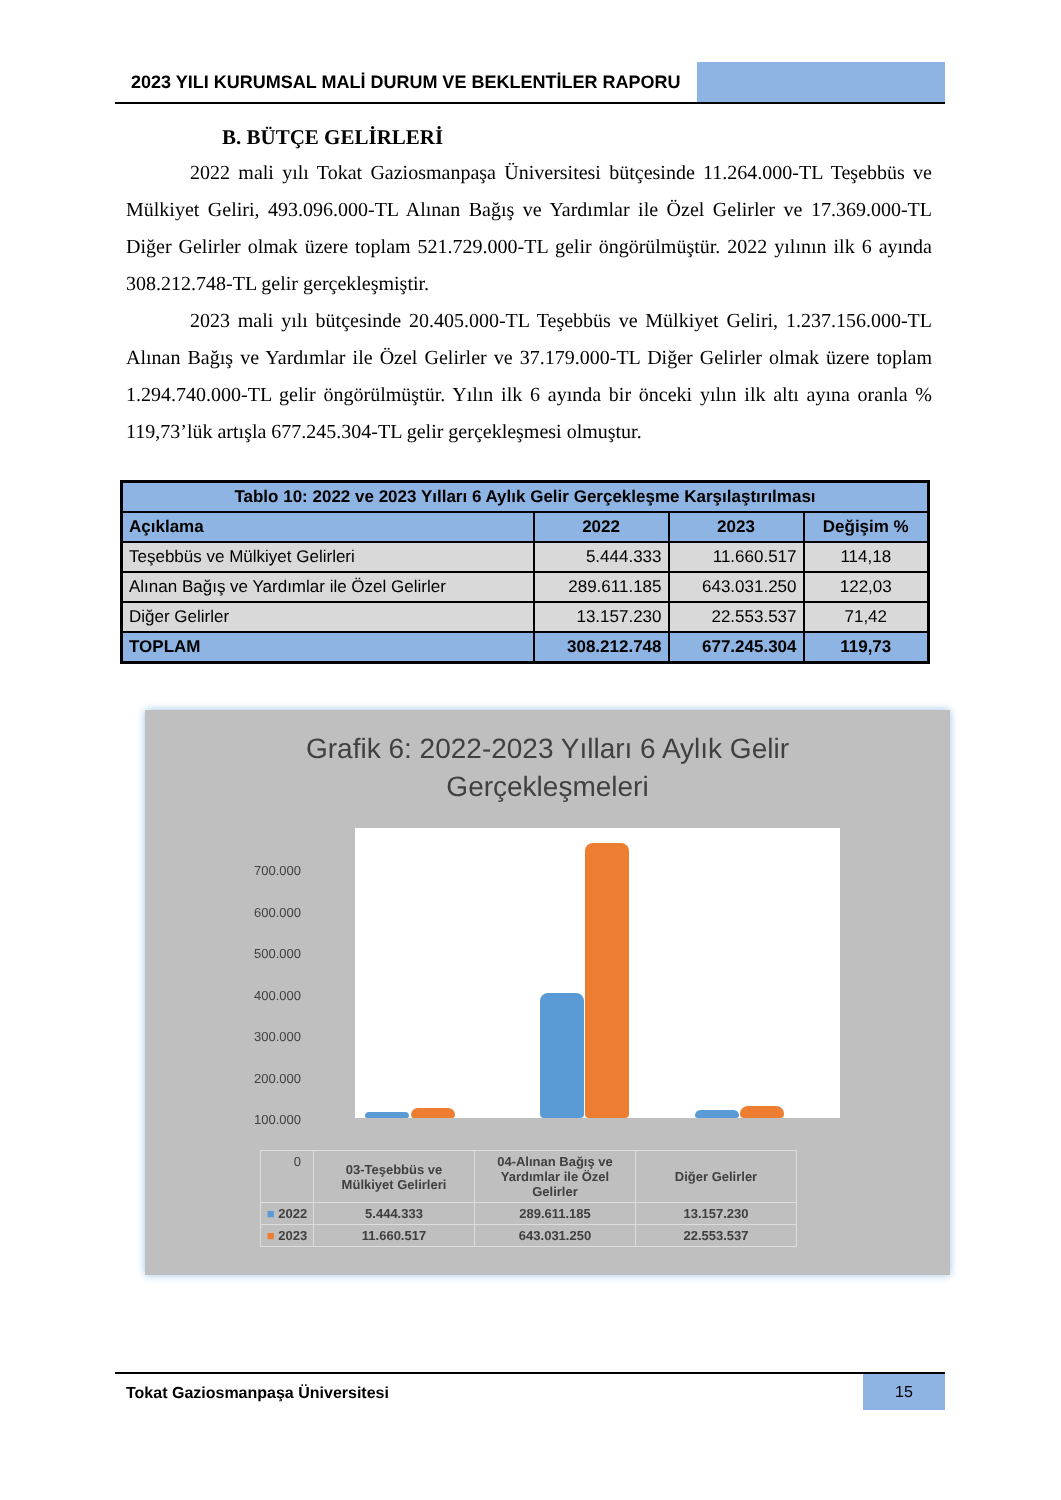2023 YILI KURUMSAL MALİ DURUM VE BEKLENTİLER RAPORU
B. BÜTÇE GELİRLERİ
2022 mali yılı Tokat Gaziosmanpaşa Üniversitesi bütçesinde 11.264.000-TL Teşebbüs ve Mülkiyet Geliri, 493.096.000-TL Alınan Bağış ve Yardımlar ile Özel Gelirler ve 17.369.000-TL Diğer Gelirler olmak üzere toplam 521.729.000-TL gelir öngörülmüştür. 2022 yılının ilk 6 ayında 308.212.748-TL gelir gerçekleşmiştir.
2023 mali yılı bütçesinde 20.405.000-TL Teşebbüs ve Mülkiyet Geliri, 1.237.156.000-TL Alınan Bağış ve Yardımlar ile Özel Gelirler ve 37.179.000-TL Diğer Gelirler olmak üzere toplam 1.294.740.000-TL gelir öngörülmüştür. Yılın ilk 6 ayında bir önceki yılın ilk altı ayına oranla % 119,73’lük artışla 677.245.304-TL gelir gerçekleşmesi olmuştur.
| Tablo 10: 2022 ve 2023 Yılları 6 Aylık Gelir Gerçekleşme Karşılaştırılması | | | |
| --- | --- | --- | --- |
| Açıklama | 2022 | 2023 | Değişim % |
| Teşebbüs ve Mülkiyet Gelirleri | 5.444.333 | 11.660.517 | 114,18 |
| Alınan Bağış ve Yardımlar ile Özel Gelirler | 289.611.185 | 643.031.250 | 122,03 |
| Diğer Gelirler | 13.157.230 | 22.553.537 | 71,42 |
| TOPLAM | 308.212.748 | 677.245.304 | 119,73 |
Grafik 6: 2022-2023 Yılları 6 Aylık Gelir
Gerçekleşmeleri
700.000
600.000
500.000
400.000
300.000
200.000
100.000
0
| | 03-Teşebbüs ve Mülkiyet Gelirleri | 04-Alınan Bağış ve Yardımlar ile Özel Gelirler | Diğer Gelirler |
| ■ 2022 | 5.444.333 | 289.611.185 | 13.157.230 |
| ■ 2023 | 11.660.517 | 643.031.250 | 22.553.537 |
Tokat Gaziosmanpaşa Üniversitesi
15